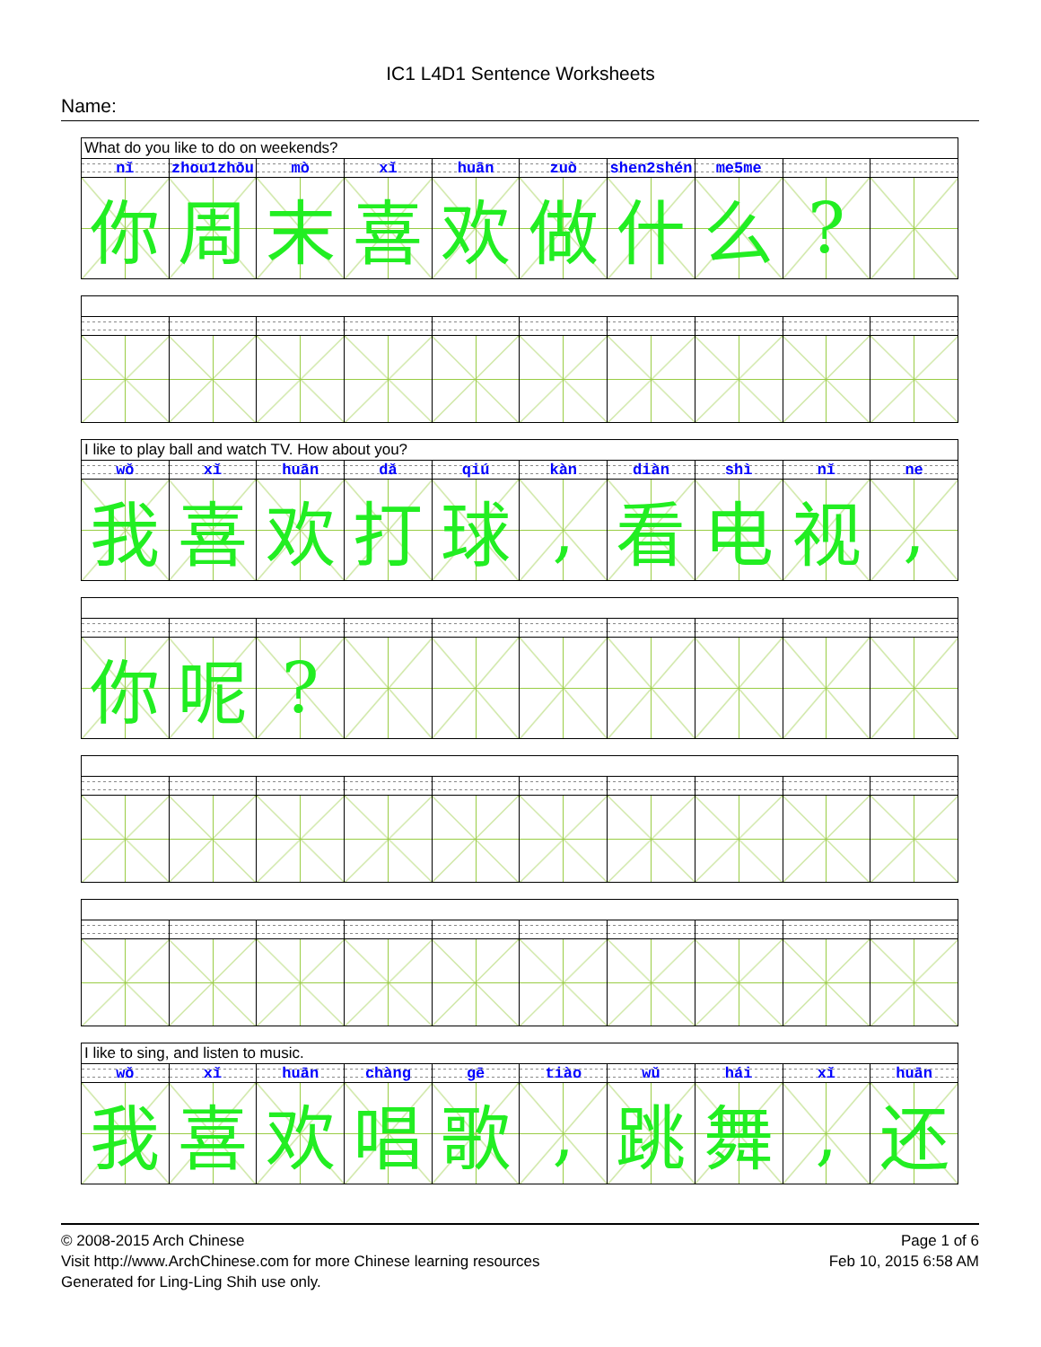IC1 L4D1 Sentence Worksheets
Name:
| What do you like to do on weekends? | | | | | | | | | |
| nǐ | zhou1zhōu | mò | xǐ | huān | zuò | shen2shén | me5me | | |
| 你 | 周 | 末 | 喜 | 欢 | 做 | 什 | 么 | ? | |
| I like to play ball and watch TV. How about you? | | | | | | | | | |
| wǒ | xǐ | huān | dǎ | qiú | kàn | diàn | shì | nǐ | ne |
| 我 | 喜 | 欢 | 打 | 球 | , | 看 | 电 | 视 | , |
| 你 | 呢 | ? | | | | | | | |
| I like to sing, and listen to music. | | | | | | | | | |
| wǒ | xǐ | huān | chàng | gē | tiào | wǔ | hái | xǐ | huān |
| 我 | 喜 | 欢 | 唱 | 歌 | , | 跳 | 舞 | , | 还 |
© 2008-2015 Arch Chinese
Visit http://www.ArchChinese.com for more Chinese learning resources
Generated for Ling-Ling Shih use only.
Page 1 of 6
Feb 10, 2015 6:58 AM